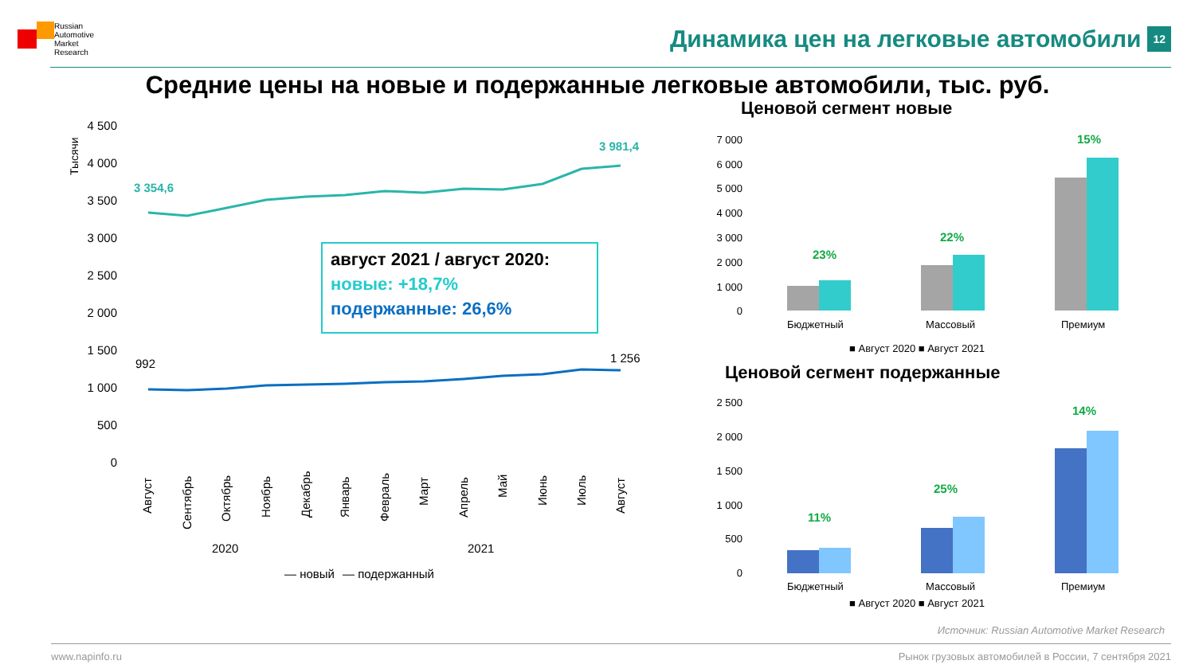Russian
Automotive
Market
Research
Динамика цен на легковые автомобили 12
Средние цены на новые и подержанные легковые автомобили, тыс. руб.
4 500
4 000
3 500
3 000
2 500
2 000
1 500
1 000
500
0
Тысячи
3 354,6
3 981,4
992
1 256
август 2021 / август 2020:
новые: +18,7%
подержанные: 26,6%
Август
Сентябрь
Октябрь
Ноябрь
Декабрь
Январь
Февраль
Март
Апрель
Май
Июнь
Июль
Август
2020
2021
— новый
— подержанный
Ценовой сегмент новые
7 000
6 000
5 000
4 000
3 000
2 000
1 000
0
23%
22%
15%
Бюджетный
Массовый
Премиум
■ Август 2020 ■ Август 2021
Ценовой сегмент подержанные
2 500
2 000
1 500
1 000
500
0
11%
25%
14%
Бюджетный
Массовый
Премиум
■ Август 2020 ■ Август 2021
Источник: Russian Automotive Market Research
www.napinfo.ru Рынок грузовых автомобилей в России, 7 сентября 2021